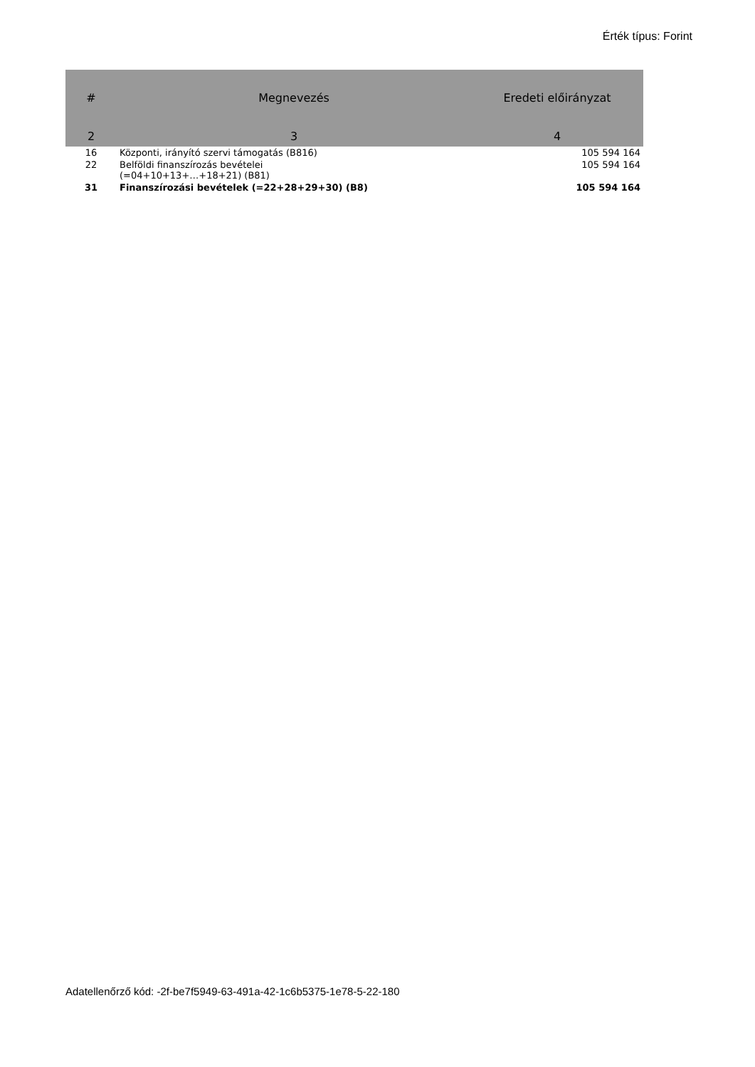Érték típus: Forint
| # | Megnevezés | Eredeti előirányzat |
| --- | --- | --- |
| 2 | 3 | 4 |
| 16 | Központi, irányító szervi támogatás (B816) | 105 594 164 |
| 22 | Belföldi finanszírozás bevételei (=04+10+13+…+18+21) (B81) | 105 594 164 |
| 31 | Finanszírozási bevételek (=22+28+29+30) (B8) | 105 594 164 |
Adatellenőrző kód: -2f-be7f5949-63-491a-42-1c6b5375-1e78-5-22-180